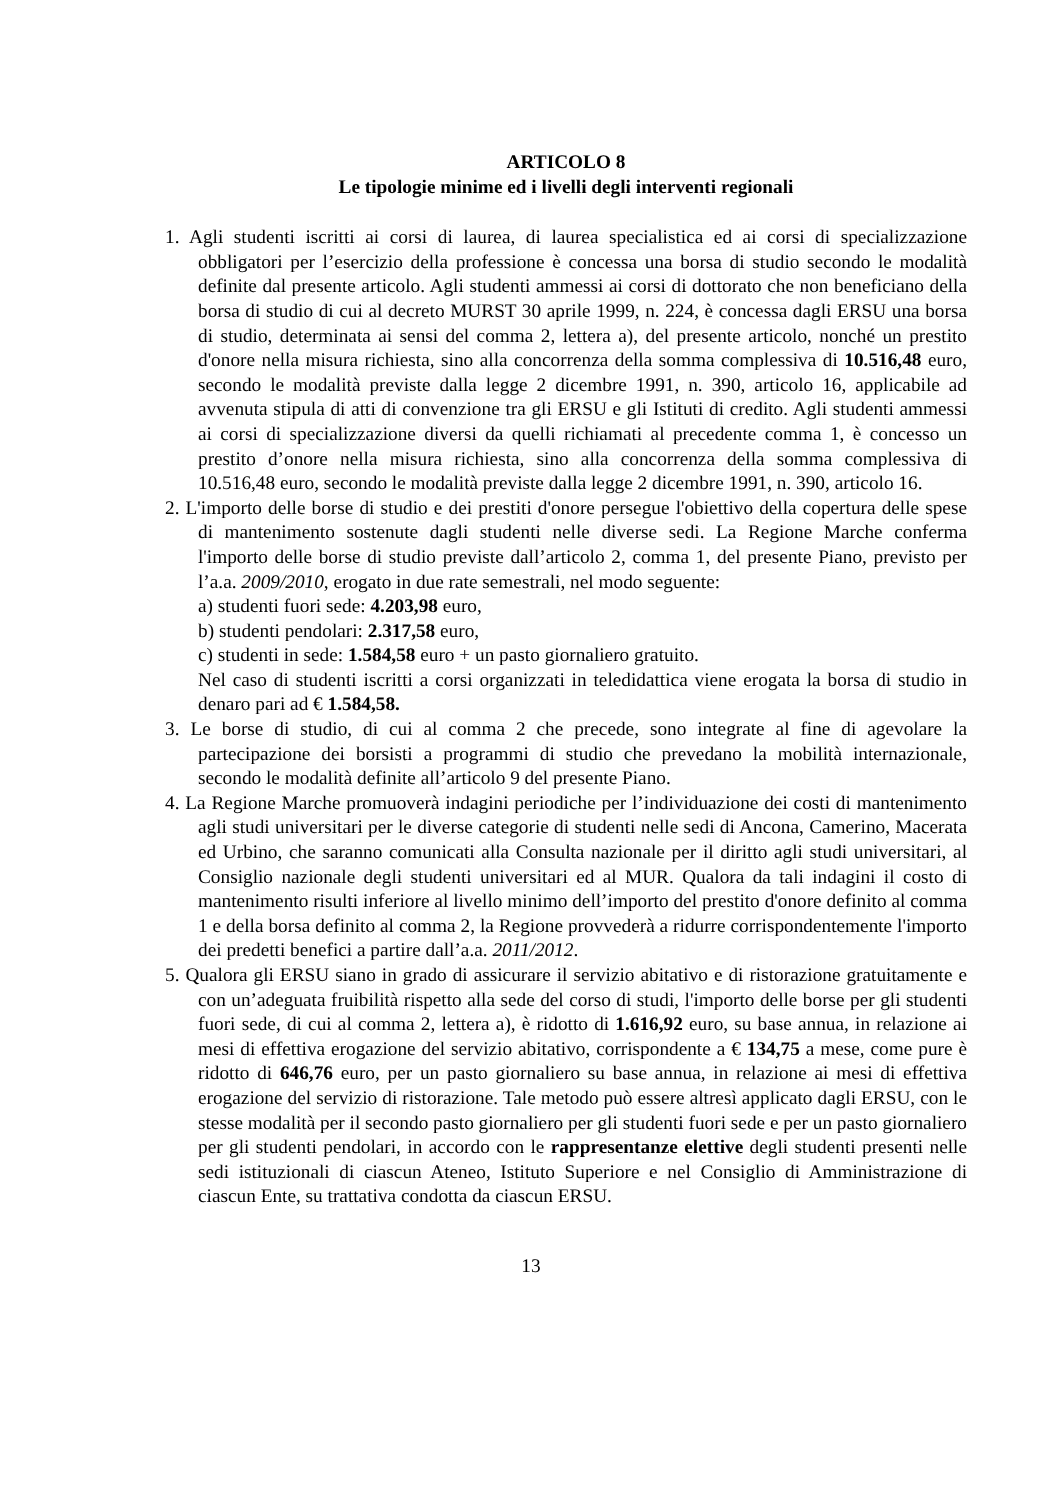ARTICOLO 8
Le tipologie minime ed i livelli degli interventi regionali
1. Agli studenti iscritti ai corsi di laurea, di laurea specialistica ed ai corsi di specializzazione obbligatori per l’esercizio della professione è concessa una borsa di studio secondo le modalità definite dal presente articolo. Agli studenti ammessi ai corsi di dottorato che non beneficiano della borsa di studio di cui al decreto MURST 30 aprile 1999, n. 224, è concessa dagli ERSU una borsa di studio, determinata ai sensi del comma 2, lettera a), del presente articolo, nonché un prestito d'onore nella misura richiesta, sino alla concorrenza della somma complessiva di 10.516,48 euro, secondo le modalità previste dalla legge 2 dicembre 1991, n. 390, articolo 16, applicabile ad avvenuta stipula di atti di convenzione tra gli ERSU e gli Istituti di credito. Agli studenti ammessi ai corsi di specializzazione diversi da quelli richiamati al precedente comma 1, è concesso un prestito d’onore nella misura richiesta, sino alla concorrenza della somma complessiva di 10.516,48 euro, secondo le modalità previste dalla legge 2 dicembre 1991, n. 390, articolo 16.
2. L'importo delle borse di studio e dei prestiti d'onore persegue l'obiettivo della copertura delle spese di mantenimento sostenute dagli studenti nelle diverse sedi. La Regione Marche conferma l'importo delle borse di studio previste dall’articolo 2, comma 1, del presente Piano, previsto per l’a.a. 2009/2010, erogato in due rate semestrali, nel modo seguente:
a) studenti fuori sede: 4.203,98 euro,
b) studenti pendolari: 2.317,58 euro,
c) studenti in sede: 1.584,58 euro + un pasto giornaliero gratuito.
Nel caso di studenti iscritti a corsi organizzati in teledidattica viene erogata la borsa di studio in denaro pari ad € 1.584,58.
3. Le borse di studio, di cui al comma 2 che precede, sono integrate al fine di agevolare la partecipazione dei borsisti a programmi di studio che prevedano la mobilità internazionale, secondo le modalità definite all’articolo 9 del presente Piano.
4. La Regione Marche promuoverà indagini periodiche per l’individuazione dei costi di mantenimento agli studi universitari per le diverse categorie di studenti nelle sedi di Ancona, Camerino, Macerata ed Urbino, che saranno comunicati alla Consulta nazionale per il diritto agli studi universitari, al Consiglio nazionale degli studenti universitari ed al MUR. Qualora da tali indagini il costo di mantenimento risulti inferiore al livello minimo dell’importo del prestito d'onore definito al comma 1 e della borsa definito al comma 2, la Regione provvederà a ridurre corrispondentemente l'importo dei predetti benefici a partire dall’a.a. 2011/2012.
5. Qualora gli ERSU siano in grado di assicurare il servizio abitativo e di ristorazione gratuitamente e con un’adeguata fruibilità rispetto alla sede del corso di studi, l'importo delle borse per gli studenti fuori sede, di cui al comma 2, lettera a), è ridotto di 1.616,92 euro, su base annua, in relazione ai mesi di effettiva erogazione del servizio abitativo, corrispondente a € 134,75 a mese, come pure è ridotto di 646,76 euro, per un pasto giornaliero su base annua, in relazione ai mesi di effettiva erogazione del servizio di ristorazione. Tale metodo può essere altresì applicato dagli ERSU, con le stesse modalità per il secondo pasto giornaliero per gli studenti fuori sede e per un pasto giornaliero per gli studenti pendolari, in accordo con le rappresentanze elettive degli studenti presenti nelle sedi istituzionali di ciascun Ateneo, Istituto Superiore e nel Consiglio di Amministrazione di ciascun Ente, su trattativa condotta da ciascun ERSU.
13